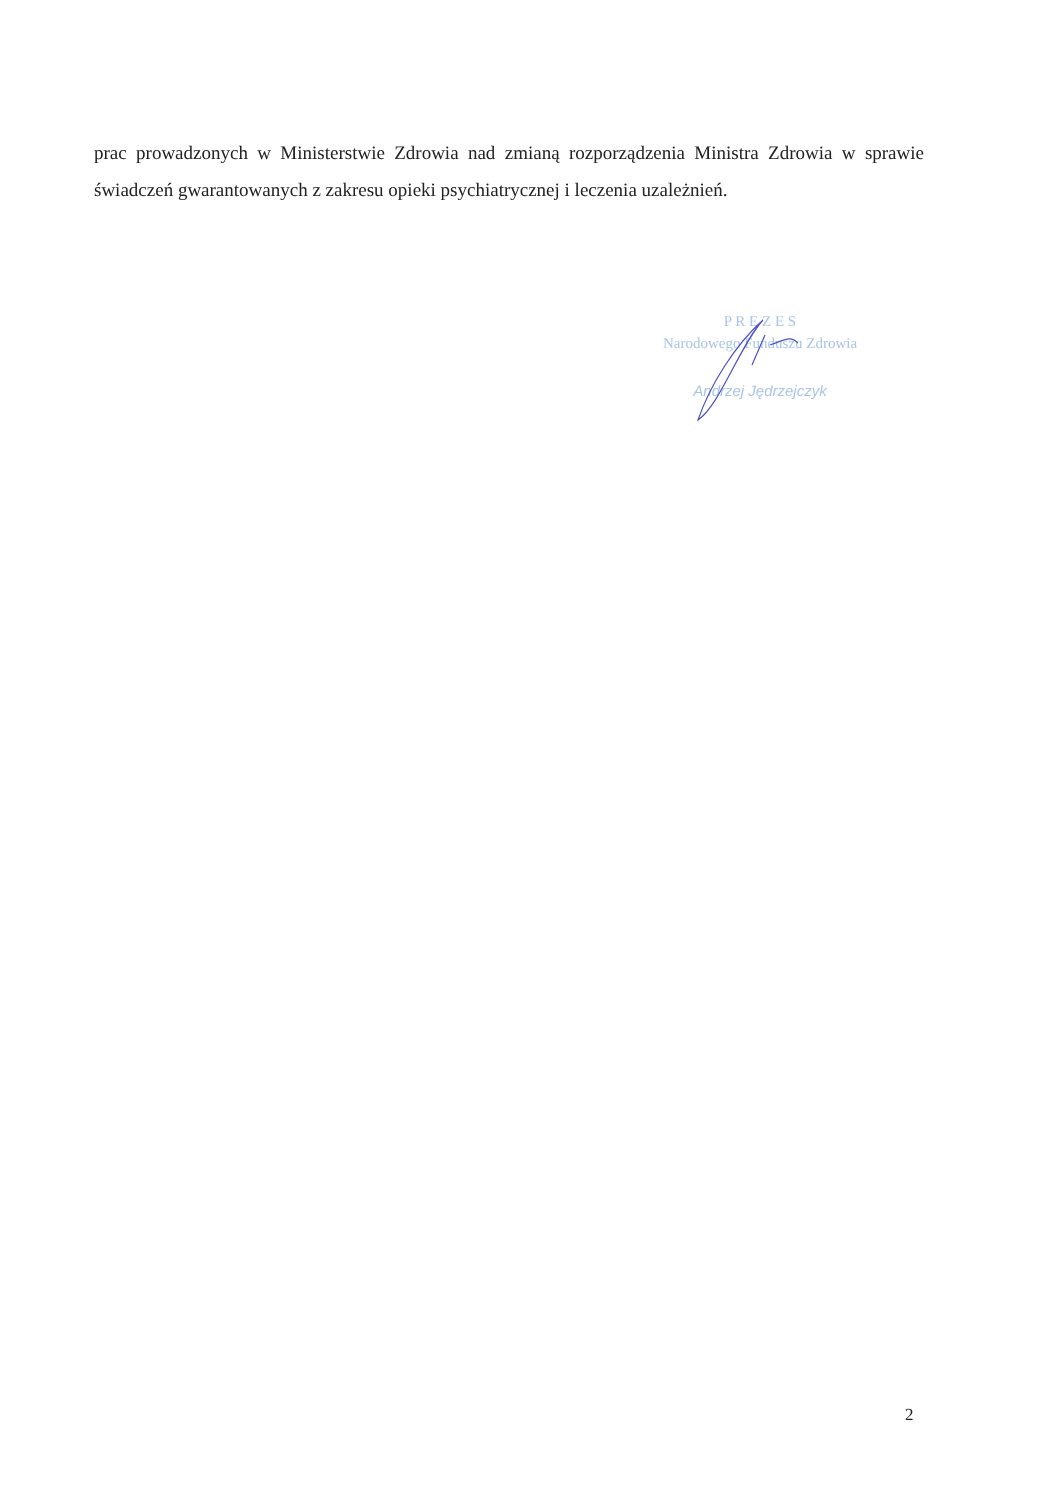prac prowadzonych w Ministerstwie Zdrowia nad zmianą rozporządzenia Ministra Zdrowia w sprawie świadczeń gwarantowanych z zakresu opieki psychiatrycznej i leczenia uzależnień.
P R E Z E S
Narodowego Funduszu Zdrowia
Andrzej Jędrzejczyk
2